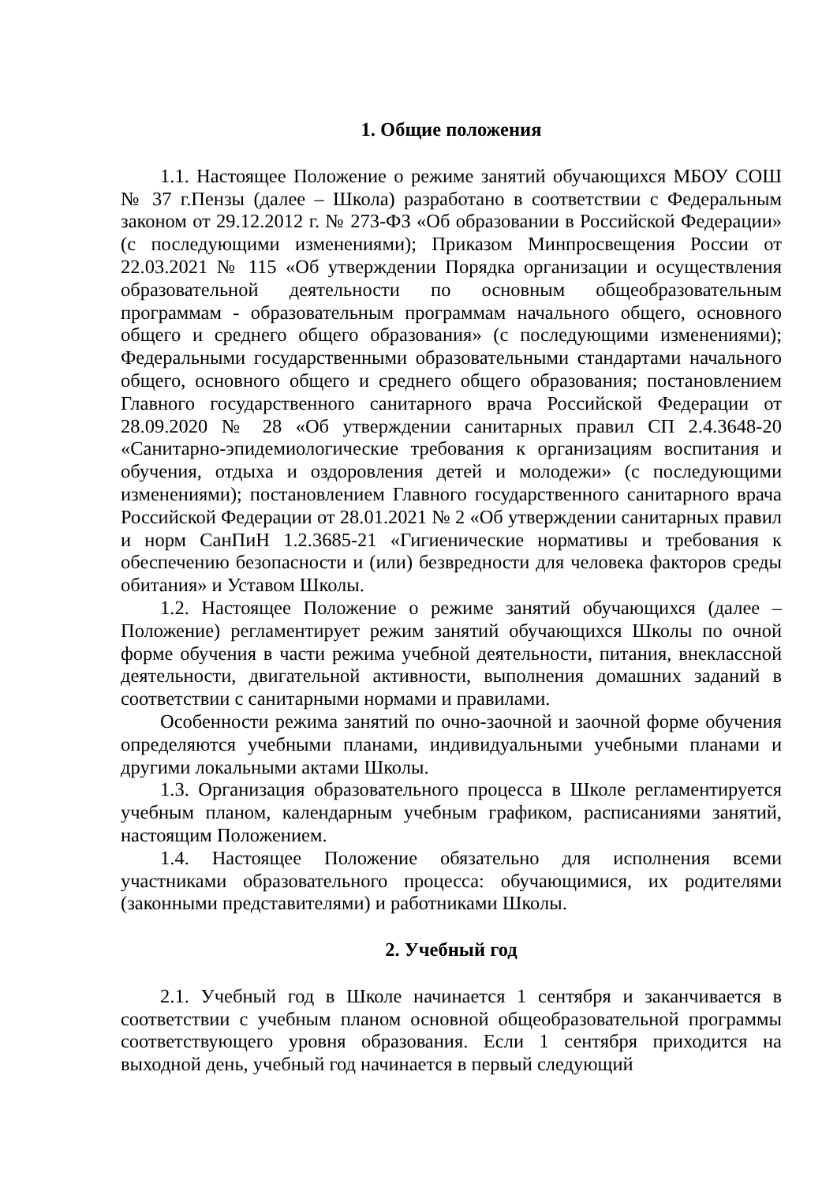1. Общие положения
1.1. Настоящее Положение о режиме занятий обучающихся МБОУ СОШ № 37 г.Пензы (далее – Школа) разработано в соответствии с Федеральным законом от 29.12.2012 г. № 273-ФЗ «Об образовании в Российской Федерации» (с последующими изменениями); Приказом Минпросвещения России от 22.03.2021 № 115 «Об утверждении Порядка организации и осуществления образовательной деятельности по основным общеобразовательным программам - образовательным программам начального общего, основного общего и среднего общего образования» (с последующими изменениями); Федеральными государственными образовательными стандартами начального общего, основного общего и среднего общего образования; постановлением Главного государственного санитарного врача Российской Федерации от 28.09.2020 № 28 «Об утверждении санитарных правил СП 2.4.3648-20 «Санитарно-эпидемиологические требования к организациям воспитания и обучения, отдыха и оздоровления детей и молодежи» (с последующими изменениями); постановлением Главного государственного санитарного врача Российской Федерации от 28.01.2021 № 2 «Об утверждении санитарных правил и норм СанПиН 1.2.3685-21 «Гигиенические нормативы и требования к обеспечению безопасности и (или) безвредности для человека факторов среды обитания» и Уставом Школы.
1.2. Настоящее Положение о режиме занятий обучающихся (далее – Положение) регламентирует режим занятий обучающихся Школы по очной форме обучения в части режима учебной деятельности, питания, внеклассной деятельности, двигательной активности, выполнения домашних заданий в соответствии с санитарными нормами и правилами.
Особенности режима занятий по очно-заочной и заочной форме обучения определяются учебными планами, индивидуальными учебными планами и другими локальными актами Школы.
1.3. Организация образовательного процесса в Школе регламентируется учебным планом, календарным учебным графиком, расписаниями занятий, настоящим Положением.
1.4. Настоящее Положение обязательно для исполнения всеми участниками образовательного процесса: обучающимися, их родителями (законными представителями) и работниками Школы.
2. Учебный год
2.1. Учебный год в Школе начинается 1 сентября и заканчивается в соответствии с учебным планом основной общеобразовательной программы соответствующего уровня образования. Если 1 сентября приходится на выходной день, учебный год начинается в первый следующий